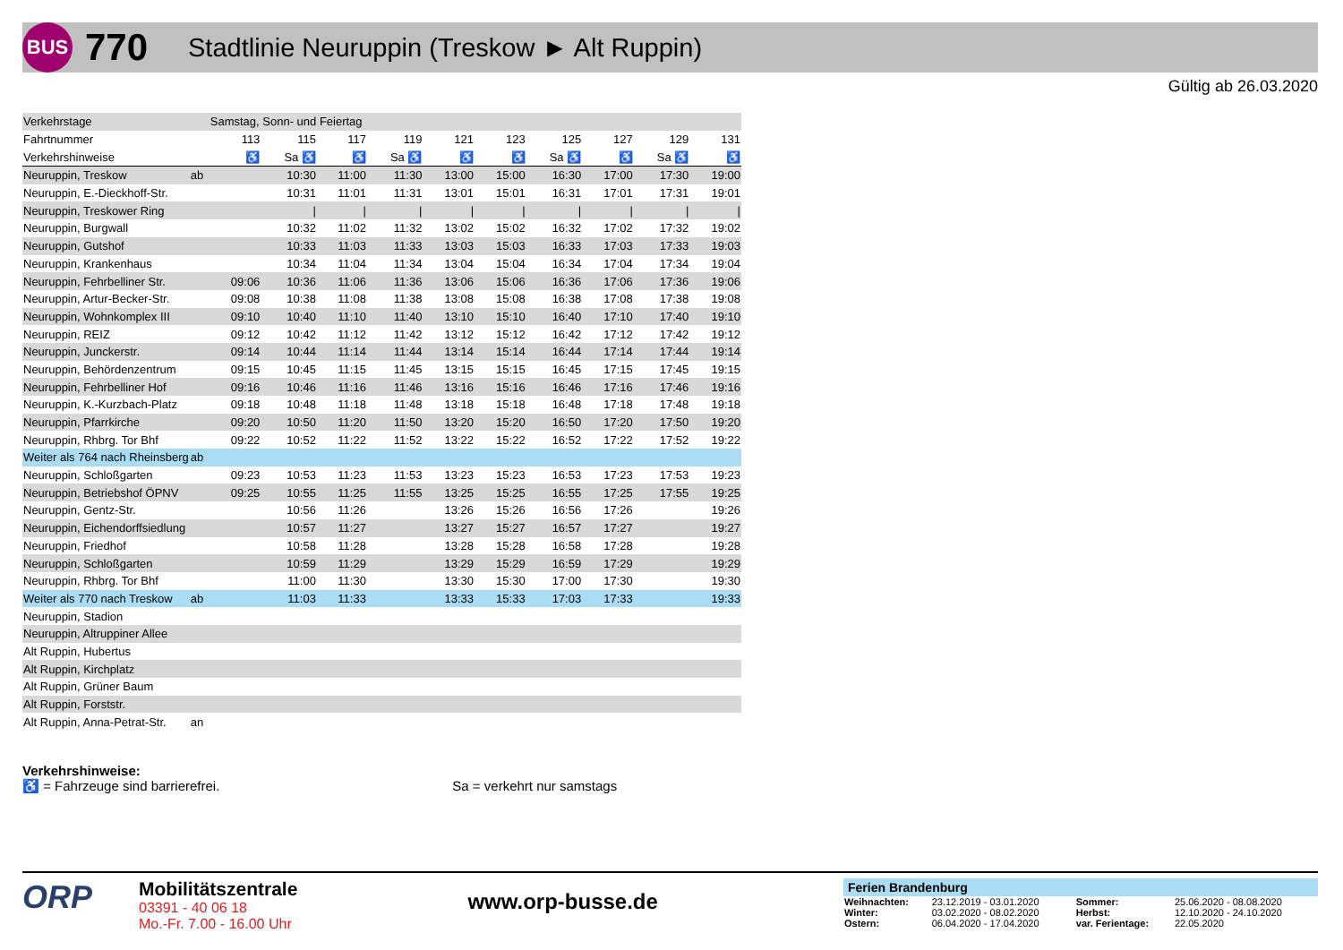BUS
770
Stadtlinie Neuruppin (Treskow ► Alt Ruppin)
Gültig ab 26.03.2020
| Verkehrstage | | Samstag, Sonn- und Feiertag | | | | | | | | | |
| Fahrtnummer | | 113 | 115 | 117 | 119 | 121 | 123 | 125 | 127 | 129 | 131 |
| Verkehrshinweise | | ♿ | Sa ♿ | ♿ | Sa ♿ | ♿ | ♿ | Sa ♿ | ♿ | Sa ♿ | ♿ |
| Neuruppin, Treskow | ab | | 10:30 | 11:00 | 11:30 | 13:00 | 15:00 | 16:30 | 17:00 | 17:30 | 19:00 |
| Neuruppin, E.-Dieckhoff-Str. | | | 10:31 | 11:01 | 11:31 | 13:01 | 15:01 | 16:31 | 17:01 | 17:31 | 19:01 |
| Neuruppin, Treskower Ring | | | / | / | / | / | / | / | / | / | / |
| Neuruppin, Burgwall | | | 10:32 | 11:02 | 11:32 | 13:02 | 15:02 | 16:32 | 17:02 | 17:32 | 19:02 |
| Neuruppin, Gutshof | | | 10:33 | 11:03 | 11:33 | 13:03 | 15:03 | 16:33 | 17:03 | 17:33 | 19:03 |
| Neuruppin, Krankenhaus | | | 10:34 | 11:04 | 11:34 | 13:04 | 15:04 | 16:34 | 17:04 | 17:34 | 19:04 |
| Neuruppin, Fehrbelliner Str. | | 09:06 | 10:36 | 11:06 | 11:36 | 13:06 | 15:06 | 16:36 | 17:06 | 17:36 | 19:06 |
| Neuruppin, Artur-Becker-Str. | | 09:08 | 10:38 | 11:08 | 11:38 | 13:08 | 15:08 | 16:38 | 17:08 | 17:38 | 19:08 |
| Neuruppin, Wohnkomplex III | | 09:10 | 10:40 | 11:10 | 11:40 | 13:10 | 15:10 | 16:40 | 17:10 | 17:40 | 19:10 |
| Neuruppin, REIZ | | 09:12 | 10:42 | 11:12 | 11:42 | 13:12 | 15:12 | 16:42 | 17:12 | 17:42 | 19:12 |
| Neuruppin, Junckerstr. | | 09:14 | 10:44 | 11:14 | 11:44 | 13:14 | 15:14 | 16:44 | 17:14 | 17:44 | 19:14 |
| Neuruppin, Behördenzentrum | | 09:15 | 10:45 | 11:15 | 11:45 | 13:15 | 15:15 | 16:45 | 17:15 | 17:45 | 19:15 |
| Neuruppin, Fehrbelliner Hof | | 09:16 | 10:46 | 11:16 | 11:46 | 13:16 | 15:16 | 16:46 | 17:16 | 17:46 | 19:16 |
| Neuruppin, K.-Kurzbach-Platz | | 09:18 | 10:48 | 11:18 | 11:48 | 13:18 | 15:18 | 16:48 | 17:18 | 17:48 | 19:18 |
| Neuruppin, Pfarrkirche | | 09:20 | 10:50 | 11:20 | 11:50 | 13:20 | 15:20 | 16:50 | 17:20 | 17:50 | 19:20 |
| Neuruppin, Rhbrg. Tor Bhf | | 09:22 | 10:52 | 11:22 | 11:52 | 13:22 | 15:22 | 16:52 | 17:22 | 17:52 | 19:22 |
| Weiter als 764 nach Rheinsberg | ab | | | | | | | | | | |
| Neuruppin, Schloßgarten | | 09:23 | 10:53 | 11:23 | 11:53 | 13:23 | 15:23 | 16:53 | 17:23 | 17:53 | 19:23 |
| Neuruppin, Betriebshof ÖPNV | | 09:25 | 10:55 | 11:25 | 11:55 | 13:25 | 15:25 | 16:55 | 17:25 | 17:55 | 19:25 |
| Neuruppin, Gentz-Str. | | | 10:56 | 11:26 | | 13:26 | 15:26 | 16:56 | 17:26 | | 19:26 |
| Neuruppin, Eichendorffsiedlung | | | 10:57 | 11:27 | | 13:27 | 15:27 | 16:57 | 17:27 | | 19:27 |
| Neuruppin, Friedhof | | | 10:58 | 11:28 | | 13:28 | 15:28 | 16:58 | 17:28 | | 19:28 |
| Neuruppin, Schloßgarten | | | 10:59 | 11:29 | | 13:29 | 15:29 | 16:59 | 17:29 | | 19:29 |
| Neuruppin, Rhbrg. Tor Bhf | | | 11:00 | 11:30 | | 13:30 | 15:30 | 17:00 | 17:30 | | 19:30 |
| Weiter als 770 nach Treskow | ab | | 11:03 | 11:33 | | 13:33 | 15:33 | 17:03 | 17:33 | | 19:33 |
| Neuruppin, Stadion | | | | | | | | | | | |
| Neuruppin, Altruppiner Allee | | | | | | | | | | | |
| Alt Ruppin, Hubertus | | | | | | | | | | | |
| Alt Ruppin, Kirchplatz | | | | | | | | | | | |
| Alt Ruppin, Grüner Baum | | | | | | | | | | | |
| Alt Ruppin, Forststr. | | | | | | | | | | | |
| Alt Ruppin, Anna-Petrat-Str. | an | | | | | | | | | | |
Verkehrshinweise:
♿ = Fahrzeuge sind barrierefrei. Sa = verkehrt nur samstags
ORP
Mobilitätszentrale
03391 - 40 06 18
Mo.-Fr. 7.00 - 16.00 Uhr
www.orp-busse.de
Ferien Brandenburg
| Weihnachten: | 23.12.2019 - 03.01.2020 | Sommer: | 25.06.2020 - 08.08.2020 |
| Winter: | 03.02.2020 - 08.02.2020 | Herbst: | 12.10.2020 - 24.10.2020 |
| Ostern: | 06.04.2020 - 17.04.2020 | var. Ferientage: | 22.05.2020 |